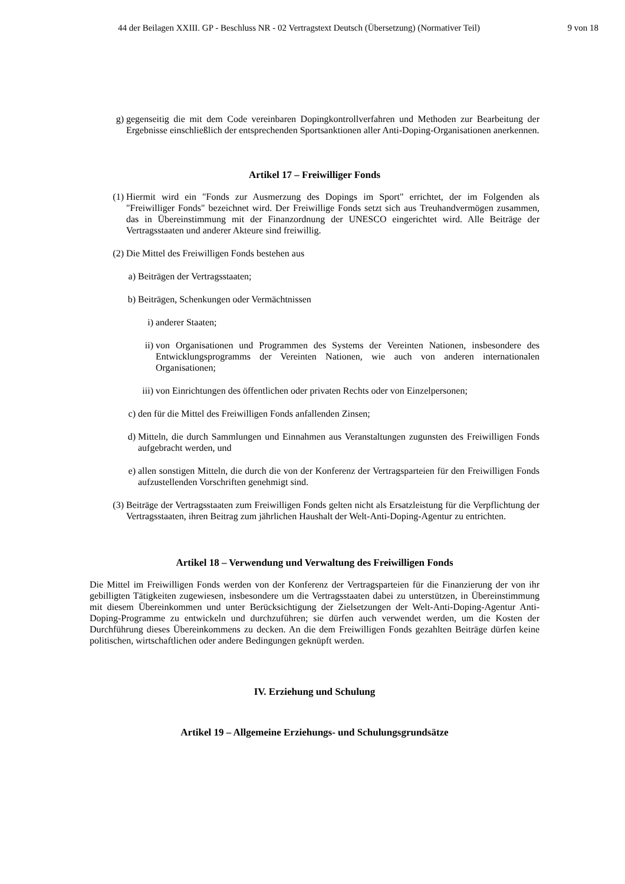44 der Beilagen XXIII. GP - Beschluss NR - 02 Vertragstext Deutsch (Übersetzung) (Normativer Teil) 9 von 18
g) gegenseitig die mit dem Code vereinbaren Dopingkontrollverfahren und Methoden zur Bearbeitung der Ergebnisse einschließlich der entsprechenden Sportsanktionen aller Anti-Doping-Organisationen anerkennen.
Artikel 17 – Freiwilliger Fonds
(1) Hiermit wird ein "Fonds zur Ausmerzung des Dopings im Sport" errichtet, der im Folgenden als "Freiwilliger Fonds" bezeichnet wird. Der Freiwillige Fonds setzt sich aus Treuhandvermögen zusammen, das in Übereinstimmung mit der Finanzordnung der UNESCO eingerichtet wird. Alle Beiträge der Vertragsstaaten und anderer Akteure sind freiwillig.
(2) Die Mittel des Freiwilligen Fonds bestehen aus
a) Beiträgen der Vertragsstaaten;
b) Beiträgen, Schenkungen oder Vermächtnissen
i) anderer Staaten;
ii) von Organisationen und Programmen des Systems der Vereinten Nationen, insbesondere des Entwicklungsprogramms der Vereinten Nationen, wie auch von anderen internationalen Organisationen;
iii) von Einrichtungen des öffentlichen oder privaten Rechts oder von Einzelpersonen;
c) den für die Mittel des Freiwilligen Fonds anfallenden Zinsen;
d) Mitteln, die durch Sammlungen und Einnahmen aus Veranstaltungen zugunsten des Freiwilligen Fonds aufgebracht werden, und
e) allen sonstigen Mitteln, die durch die von der Konferenz der Vertragsparteien für den Freiwilligen Fonds aufzustellenden Vorschriften genehmigt sind.
(3) Beiträge der Vertragsstaaten zum Freiwilligen Fonds gelten nicht als Ersatzleistung für die Verpflichtung der Vertragsstaaten, ihren Beitrag zum jährlichen Haushalt der Welt-Anti-Doping-Agentur zu entrichten.
Artikel 18 – Verwendung und Verwaltung des Freiwilligen Fonds
Die Mittel im Freiwilligen Fonds werden von der Konferenz der Vertragsparteien für die Finanzierung der von ihr gebilligten Tätigkeiten zugewiesen, insbesondere um die Vertragsstaaten dabei zu unterstützen, in Übereinstimmung mit diesem Übereinkommen und unter Berücksichtigung der Zielsetzungen der Welt-Anti-Doping-Agentur Anti-Doping-Programme zu entwickeln und durchzuführen; sie dürfen auch verwendet werden, um die Kosten der Durchführung dieses Übereinkommens zu decken. An die dem Freiwilligen Fonds gezahlten Beiträge dürfen keine politischen, wirtschaftlichen oder andere Bedingungen geknüpft werden.
IV. Erziehung und Schulung
Artikel 19 – Allgemeine Erziehungs- und Schulungsgrundsätze